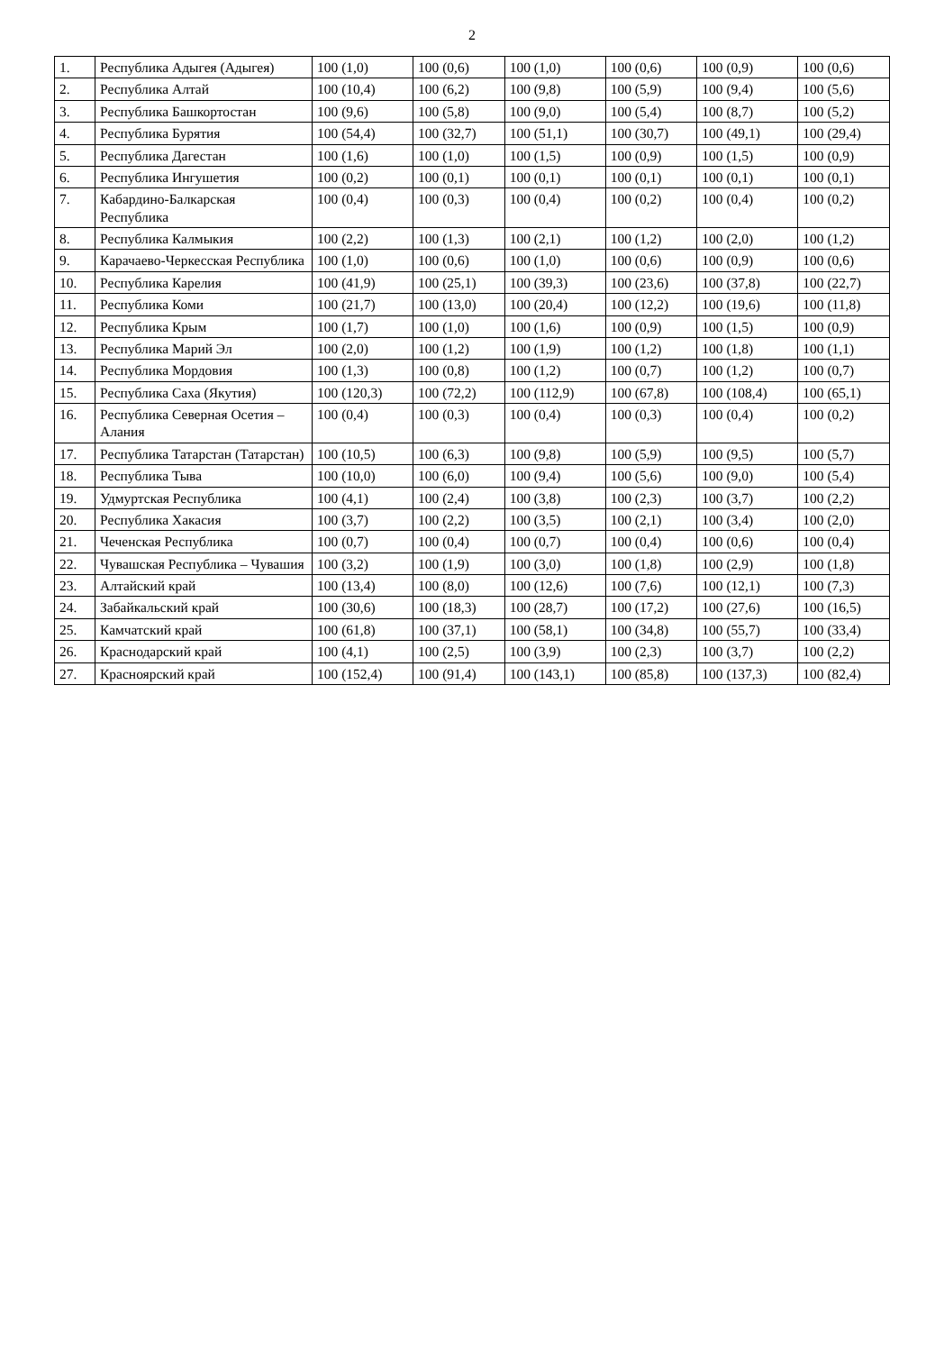2
| 1. | Республика Адыгея (Адыгея) | 100 (1,0) | 100 (0,6) | 100 (1,0) | 100 (0,6) | 100 (0,9) | 100 (0,6) |
| 2. | Республика Алтай | 100 (10,4) | 100 (6,2) | 100 (9,8) | 100 (5,9) | 100 (9,4) | 100 (5,6) |
| 3. | Республика Башкортостан | 100 (9,6) | 100 (5,8) | 100 (9,0) | 100 (5,4) | 100 (8,7) | 100 (5,2) |
| 4. | Республика Бурятия | 100 (54,4) | 100 (32,7) | 100 (51,1) | 100 (30,7) | 100 (49,1) | 100 (29,4) |
| 5. | Республика Дагестан | 100 (1,6) | 100 (1,0) | 100 (1,5) | 100 (0,9) | 100 (1,5) | 100 (0,9) |
| 6. | Республика Ингушетия | 100 (0,2) | 100 (0,1) | 100 (0,1) | 100 (0,1) | 100 (0,1) | 100 (0,1) |
| 7. | Кабардино-Балкарская Республика | 100 (0,4) | 100 (0,3) | 100 (0,4) | 100 (0,2) | 100 (0,4) | 100 (0,2) |
| 8. | Республика Калмыкия | 100 (2,2) | 100 (1,3) | 100 (2,1) | 100 (1,2) | 100 (2,0) | 100 (1,2) |
| 9. | Карачаево-Черкесская Республика | 100 (1,0) | 100 (0,6) | 100 (1,0) | 100 (0,6) | 100 (0,9) | 100 (0,6) |
| 10. | Республика Карелия | 100 (41,9) | 100 (25,1) | 100 (39,3) | 100 (23,6) | 100 (37,8) | 100 (22,7) |
| 11. | Республика Коми | 100 (21,7) | 100 (13,0) | 100 (20,4) | 100 (12,2) | 100 (19,6) | 100 (11,8) |
| 12. | Республика Крым | 100 (1,7) | 100 (1,0) | 100 (1,6) | 100 (0,9) | 100 (1,5) | 100 (0,9) |
| 13. | Республика Марий Эл | 100 (2,0) | 100 (1,2) | 100 (1,9) | 100 (1,2) | 100 (1,8) | 100 (1,1) |
| 14. | Республика Мордовия | 100 (1,3) | 100 (0,8) | 100 (1,2) | 100 (0,7) | 100 (1,2) | 100 (0,7) |
| 15. | Республика Саха (Якутия) | 100 (120,3) | 100 (72,2) | 100 (112,9) | 100 (67,8) | 100 (108,4) | 100 (65,1) |
| 16. | Республика Северная Осетия – Алания | 100 (0,4) | 100 (0,3) | 100 (0,4) | 100 (0,3) | 100 (0,4) | 100 (0,2) |
| 17. | Республика Татарстан (Татарстан) | 100 (10,5) | 100 (6,3) | 100 (9,8) | 100 (5,9) | 100 (9,5) | 100 (5,7) |
| 18. | Республика Тыва | 100 (10,0) | 100 (6,0) | 100 (9,4) | 100 (5,6) | 100 (9,0) | 100 (5,4) |
| 19. | Удмуртская Республика | 100 (4,1) | 100 (2,4) | 100 (3,8) | 100 (2,3) | 100 (3,7) | 100 (2,2) |
| 20. | Республика Хакасия | 100 (3,7) | 100 (2,2) | 100 (3,5) | 100 (2,1) | 100 (3,4) | 100 (2,0) |
| 21. | Чеченская Республика | 100 (0,7) | 100 (0,4) | 100 (0,7) | 100 (0,4) | 100 (0,6) | 100 (0,4) |
| 22. | Чувашская Республика – Чувашия | 100 (3,2) | 100 (1,9) | 100 (3,0) | 100 (1,8) | 100 (2,9) | 100 (1,8) |
| 23. | Алтайский край | 100 (13,4) | 100 (8,0) | 100 (12,6) | 100 (7,6) | 100 (12,1) | 100 (7,3) |
| 24. | Забайкальский край | 100 (30,6) | 100 (18,3) | 100 (28,7) | 100 (17,2) | 100 (27,6) | 100 (16,5) |
| 25. | Камчатский край | 100 (61,8) | 100 (37,1) | 100 (58,1) | 100 (34,8) | 100 (55,7) | 100 (33,4) |
| 26. | Краснодарский край | 100 (4,1) | 100 (2,5) | 100 (3,9) | 100 (2,3) | 100 (3,7) | 100 (2,2) |
| 27. | Красноярский край | 100 (152,4) | 100 (91,4) | 100 (143,1) | 100 (85,8) | 100 (137,3) | 100 (82,4) |